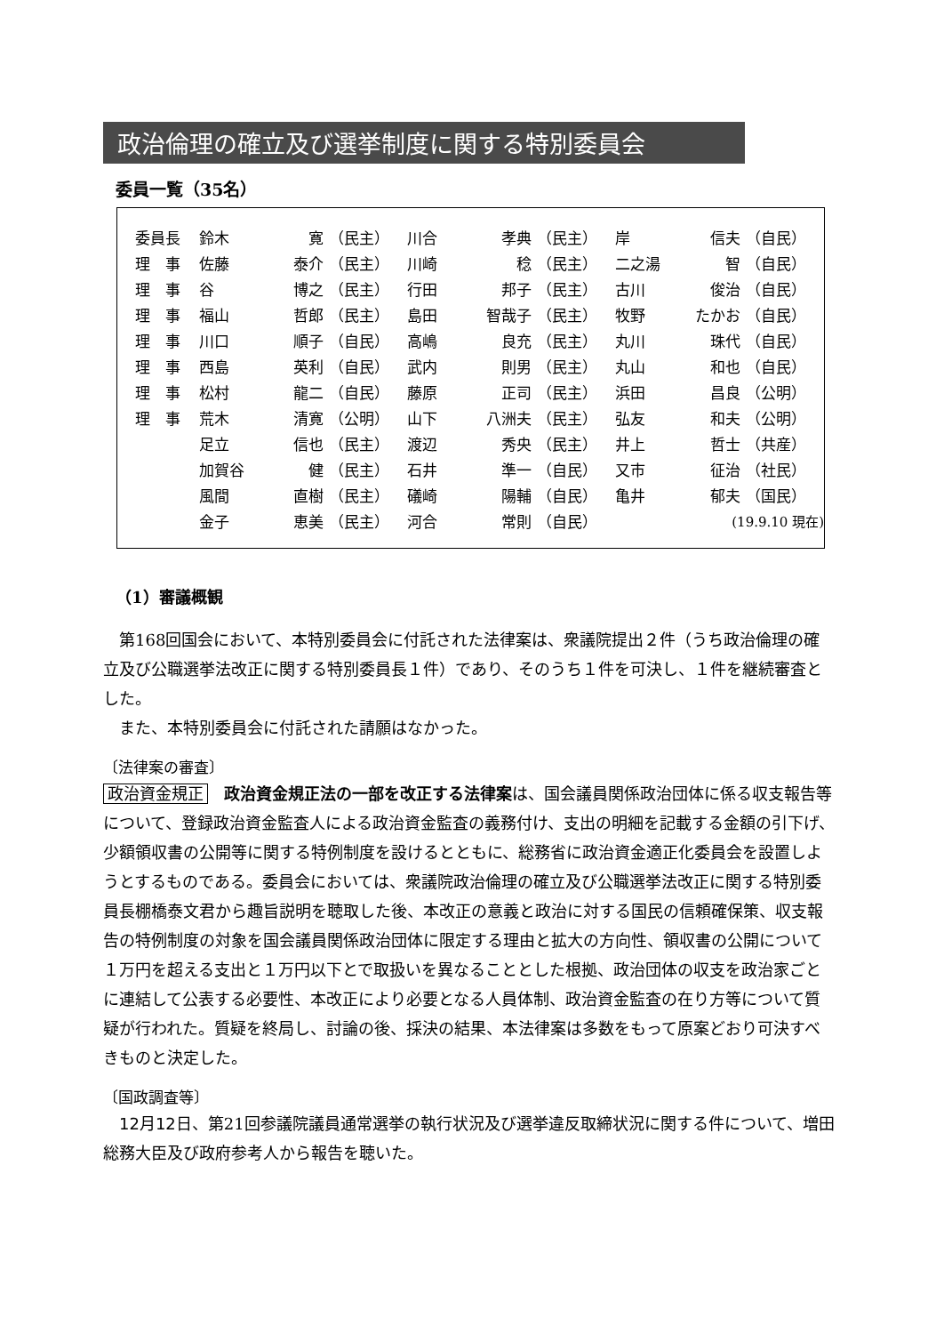政治倫理の確立及び選挙制度に関する特別委員会
委員一覧（35名）
| 委員長 | 鈴木 | 寛 | （民主） | 川合 | 孝典 | （民主） | 岸 | 信夫 | （自民） |
| 理 事 | 佐藤 | 泰介 | （民主） | 川崎 | 稔 | （民主） | 二之湯 | 智 | （自民） |
| 理 事 | 谷 | 博之 | （民主） | 行田 | 邦子 | （民主） | 古川 | 俊治 | （自民） |
| 理 事 | 福山 | 哲郎 | （民主） | 島田 | 智哉子 | （民主） | 牧野 | たかお | （自民） |
| 理 事 | 川口 | 順子 | （自民） | 高嶋 | 良充 | （民主） | 丸川 | 珠代 | （自民） |
| 理 事 | 西島 | 英利 | （自民） | 武内 | 則男 | （民主） | 丸山 | 和也 | （自民） |
| 理 事 | 松村 | 龍二 | （自民） | 藤原 | 正司 | （民主） | 浜田 | 昌良 | （公明） |
| 理 事 | 荒木 | 清寛 | （公明） | 山下 | 八洲夫 | （民主） | 弘友 | 和夫 | （公明） |
| | 足立 | 信也 | （民主） | 渡辺 | 秀央 | （民主） | 井上 | 哲士 | （共産） |
| | 加賀谷 | 健 | （民主） | 石井 | 準一 | （自民） | 又市 | 征治 | （社民） |
| | 風間 | 直樹 | （民主） | 礒崎 | 陽輔 | （自民） | 亀井 | 郁夫 | （国民） |
| | 金子 | 恵美 | （民主） | 河合 | 常則 | （自民） | (19.9.10 現在) | | |
（1）審議概観
第168回国会において、本特別委員会に付託された法律案は、衆議院提出２件（うち政治倫理の確立及び公職選挙法改正に関する特別委員長１件）であり、そのうち１件を可決し、１件を継続審査とした。
また、本特別委員会に付託された請願はなかった。
〔法律案の審査〕
政治資金規正　政治資金規正法の一部を改正する法律案は、国会議員関係政治団体に係る収支報告等について、登録政治資金監査人による政治資金監査の義務付け、支出の明細を記載する金額の引下げ、少額領収書の公開等に関する特例制度を設けるとともに、総務省に政治資金適正化委員会を設置しようとするものである。委員会においては、衆議院政治倫理の確立及び公職選挙法改正に関する特別委員長棚橋泰文君から趣旨説明を聴取した後、本改正の意義と政治に対する国民の信頼確保策、収支報告の特例制度の対象を国会議員関係政治団体に限定する理由と拡大の方向性、領収書の公開について１万円を超える支出と１万円以下とで取扱いを異なることとした根拠、政治団体の収支を政治家ごとに連結して公表する必要性、本改正により必要となる人員体制、政治資金監査の在り方等について質疑が行われた。質疑を終局し、討論の後、採決の結果、本法律案は多数をもって原案どおり可決すべきものと決定した。
〔国政調査等〕
12月12日、第21回参議院議員通常選挙の執行状況及び選挙違反取締状況に関する件について、増田総務大臣及び政府参考人から報告を聴いた。